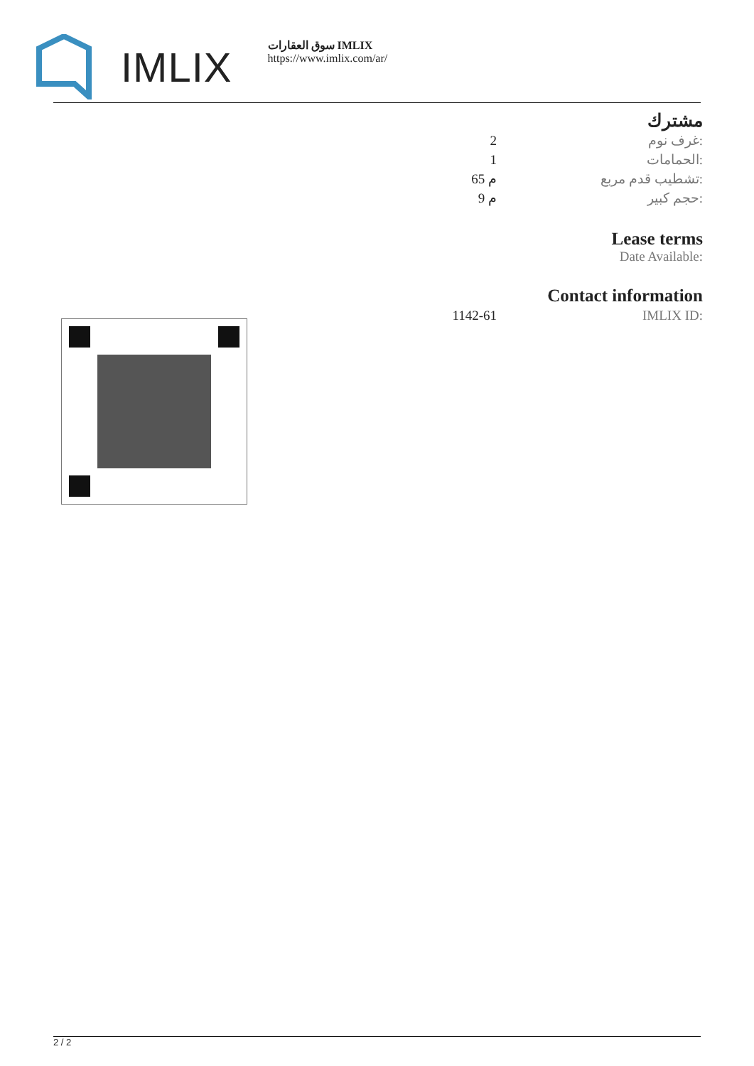IMLIX
سوق العقارات IMLIX
https://www.imlix.com/ar/
مشترك
| 2 | غرف نوم: |
| 1 | الحمامات: |
| 65 م | تشطيب قدم مربع: |
| 9 م | حجم كبير: |
Lease terms
Date Available:
Contact information
| 1142-61 | IMLIX ID: |
2 / 2